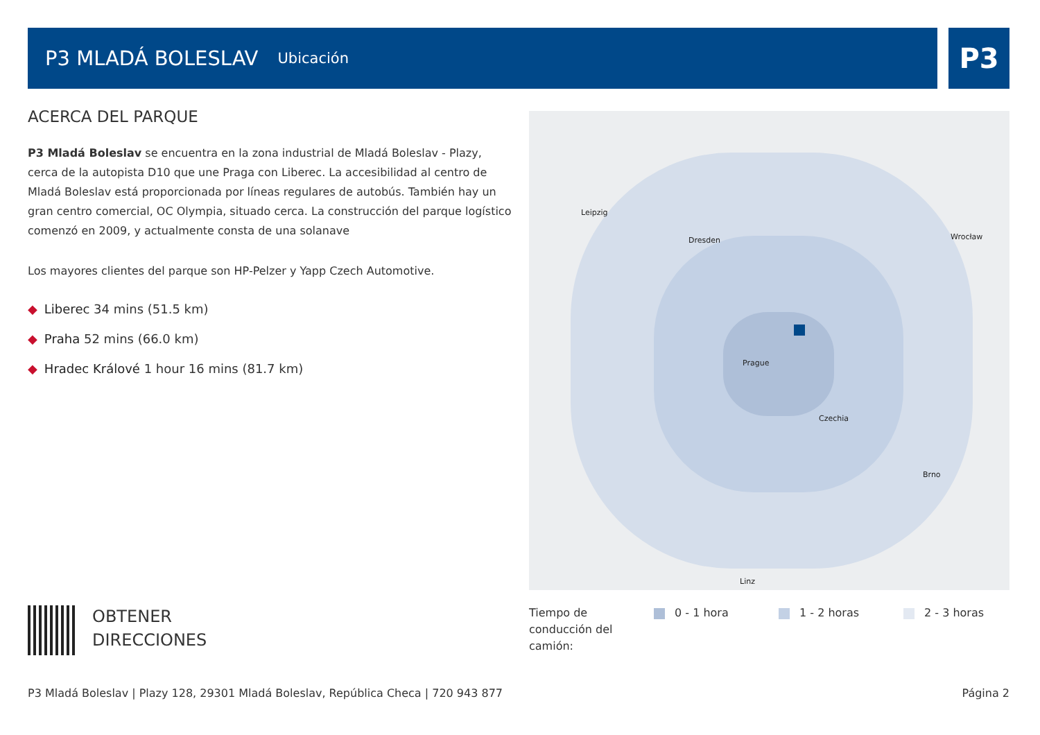P3 MLADÁ BOLESLAV
Ubicación
P3
ACERCA DEL PARQUE
P3 Mladá Boleslav se encuentra en la zona industrial de Mladá Boleslav - Plazy, cerca de la autopista D10 que une Praga con Liberec. La accesibilidad al centro de Mladá Boleslav está proporcionada por líneas regulares de autobús. También hay un gran centro comercial, OC Olympia, situado cerca. La construcción del parque logístico comenzó en 2009, y actualmente consta de una solanave
Los mayores clientes del parque son HP-Pelzer y Yapp Czech Automotive.
◆ Liberec 34 mins (51.5 km)
◆ Praha 52 mins (66.0 km)
◆ Hradec Králové 1 hour 16 mins (81.7 km)
Leipzig
Dresden
Prague
Czechia
Wrocław
Brno
Linz
OBTENER
DIRECCIONES
Tiempo de
conducción del
camión:
0 - 1 hora 1 - 2 horas 2 - 3 horas
P3 Mladá Boleslav | Plazy 128, 29301 Mladá Boleslav, República Checa | 720 943 877 Página 2